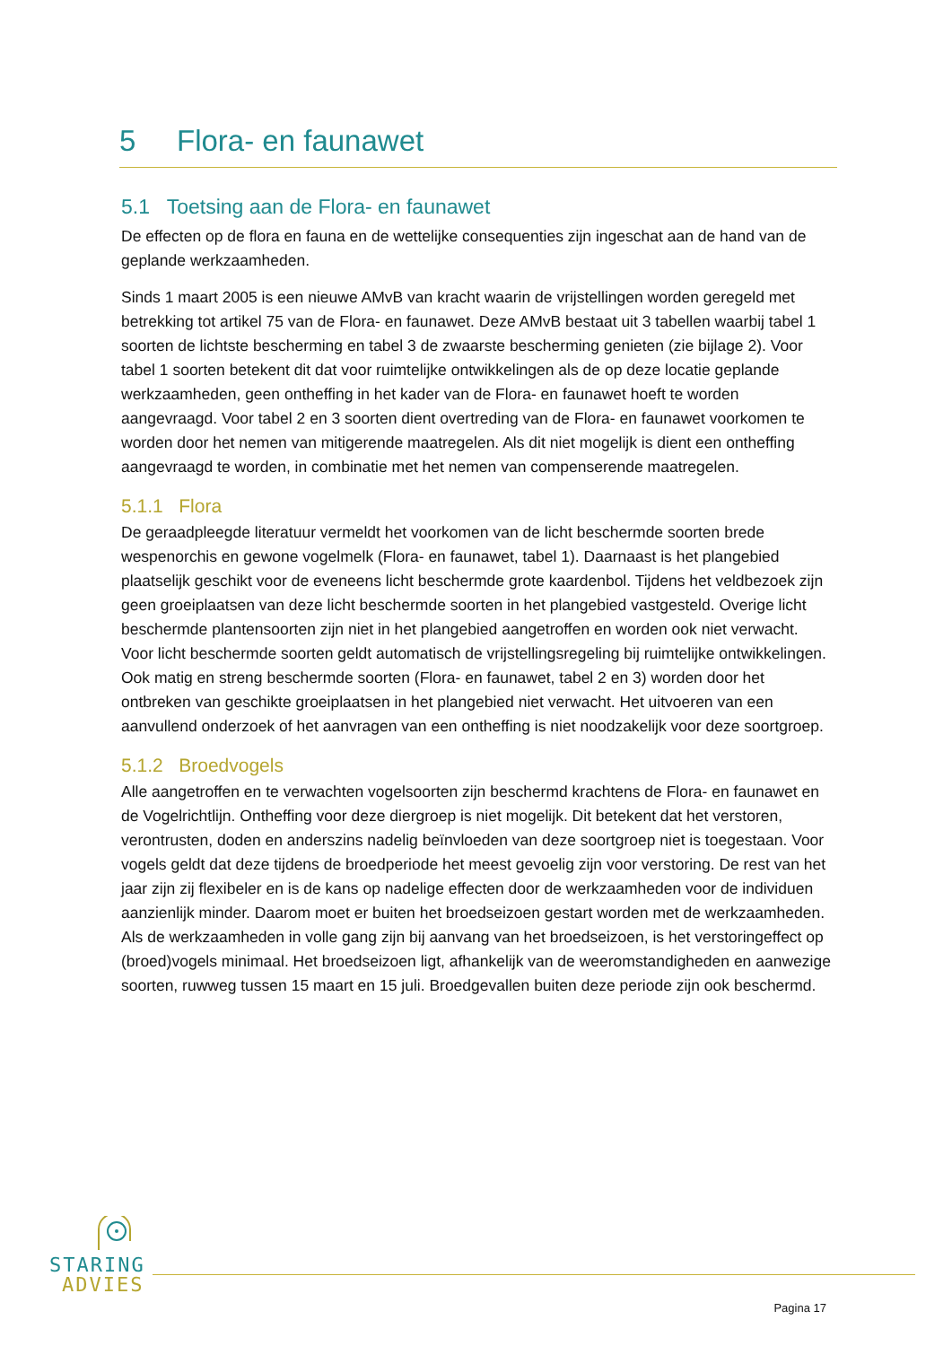5 Flora- en faunawet
5.1 Toetsing aan de Flora- en faunawet
De effecten op de flora en fauna en de wettelijke consequenties zijn ingeschat aan de hand van de geplande werkzaamheden.
Sinds 1 maart 2005 is een nieuwe AMvB van kracht waarin de vrijstellingen worden geregeld met betrekking tot artikel 75 van de Flora- en faunawet. Deze AMvB bestaat uit 3 tabellen waarbij tabel 1 soorten de lichtste bescherming en tabel 3 de zwaarste bescherming genieten (zie bijlage 2). Voor tabel 1 soorten betekent dit dat voor ruimtelijke ontwikkelingen als de op deze locatie geplande werkzaamheden, geen ontheffing in het kader van de Flora- en faunawet hoeft te worden aangevraagd. Voor tabel 2 en 3 soorten dient overtreding van de Flora- en faunawet voorkomen te worden door het nemen van mitigerende maatregelen. Als dit niet mogelijk is dient een ontheffing aangevraagd te worden, in combinatie met het nemen van compenserende maatregelen.
5.1.1 Flora
De geraadpleegde literatuur vermeldt het voorkomen van de licht beschermde soorten brede wespenorchis en gewone vogelmelk (Flora- en faunawet, tabel 1). Daarnaast is het plangebied plaatselijk geschikt voor de eveneens licht beschermde grote kaardenbol. Tijdens het veldbezoek zijn geen groeiplaatsen van deze licht beschermde soorten in het plangebied vastgesteld. Overige licht beschermde plantensoorten zijn niet in het plangebied aangetroffen en worden ook niet verwacht. Voor licht beschermde soorten geldt automatisch de vrijstellingsregeling bij ruimtelijke ontwikkelingen. Ook matig en streng beschermde soorten (Flora- en faunawet, tabel 2 en 3) worden door het ontbreken van geschikte groeiplaatsen in het plangebied niet verwacht. Het uitvoeren van een aanvullend onderzoek of het aanvragen van een ontheffing is niet noodzakelijk voor deze soortgroep.
5.1.2 Broedvogels
Alle aangetroffen en te verwachten vogelsoorten zijn beschermd krachtens de Flora- en faunawet en de Vogelrichtlijn. Ontheffing voor deze diergroep is niet mogelijk. Dit betekent dat het verstoren, verontrusten, doden en anderszins nadelig beïnvloeden van deze soortgroep niet is toegestaan. Voor vogels geldt dat deze tijdens de broedperiode het meest gevoelig zijn voor verstoring. De rest van het jaar zijn zij flexibeler en is de kans op nadelige effecten door de werkzaamheden voor de individuen aanzienlijk minder. Daarom moet er buiten het broedseizoen gestart worden met de werkzaamheden. Als de werkzaamheden in volle gang zijn bij aanvang van het broedseizoen, is het verstoringeffect op (broed)vogels minimaal. Het broedseizoen ligt, afhankelijk van de weeromstandigheden en aanwezige soorten, ruwweg tussen 15 maart en 15 juli. Broedgevallen buiten deze periode zijn ook beschermd.
STARING
ADVIES
Pagina 17